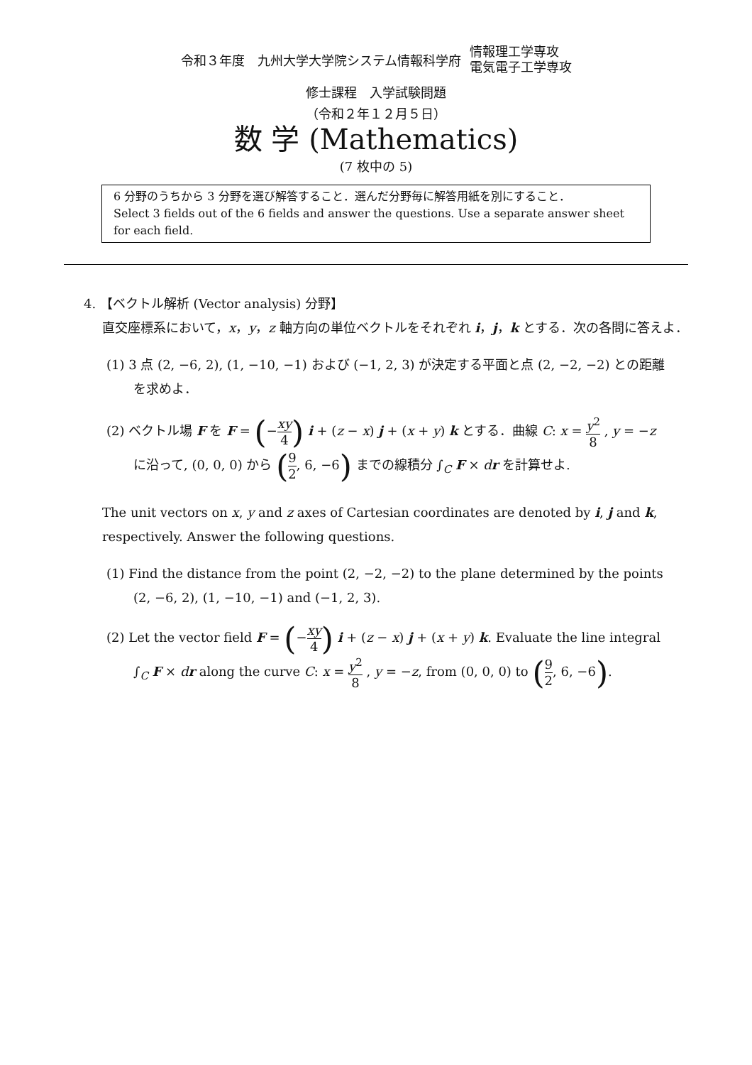令和３年度　九州大学大学院システム情報科学府
情報理工学専攻
電気電子工学専攻
修士課程　入学試験問題
（令和２年１２月５日）
数 学 (Mathematics)
(7 枚中の 5)
6 分野のうちから 3 分野を選び解答すること．選んだ分野毎に解答用紙を別にすること．
Select 3 fields out of the 6 fields and answer the questions. Use a separate answer sheet for each field.
4. 【ベクトル解析 (Vector analysis) 分野】
直交座標系において，x，y，z 軸方向の単位ベクトルをそれぞれ i，j，k とする．次の各問に答えよ．
(1) 3 点 (2, −6, 2), (1, −10, −1) および (−1, 2, 3) が決定する平面と点 (2, −2, −2) との距離
を求めよ．
(2) ベクトル場 F を F = (−xy 4) i + (z − x) j + (x + y) k とする．曲線 C: x = y<sup>2</sup> 8 , y = −z
に沿って, (0, 0, 0) から (9 2, 6, −6) までの線積分 ∫<sub>C</sub> F × dr を計算せよ.
The unit vectors on x, y and z axes of Cartesian coordinates are denoted by i, j and k, respectively. Answer the following questions.
(1) Find the distance from the point (2, −2, −2) to the plane determined by the points
(2, −6, 2), (1, −10, −1) and (−1, 2, 3).
(2) Let the vector field F = (−xy 4) i + (z − x) j + (x + y) k. Evaluate the line integral
∫<sub>C</sub> F × dr along the curve C: x = y<sup>2</sup> 8 , y = −z, from (0, 0, 0) to (9 2, 6, −6).